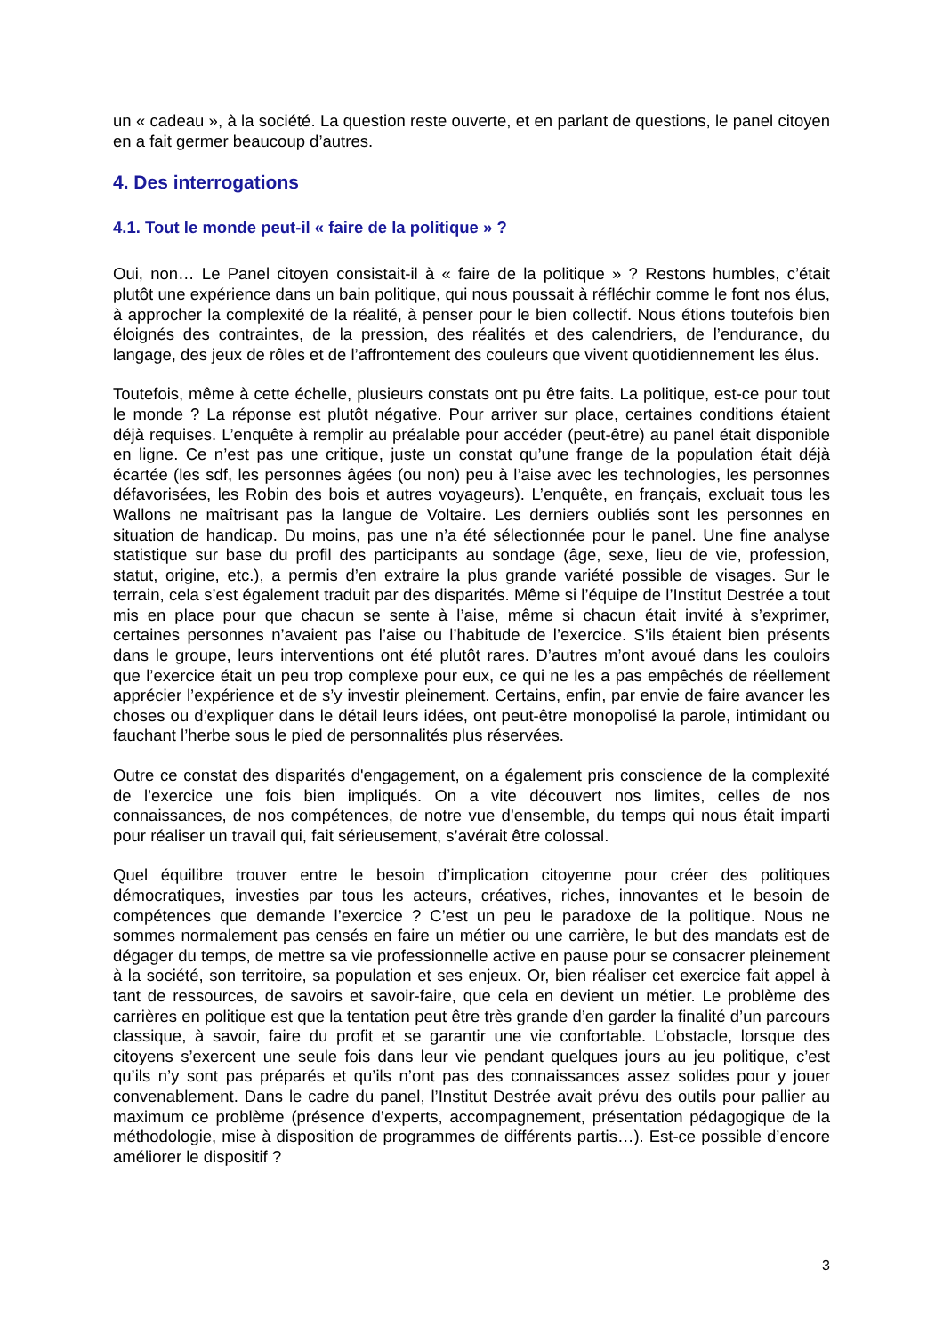un « cadeau », à la société. La question reste ouverte, et en parlant de questions, le panel citoyen en a fait germer beaucoup d’autres.
4. Des interrogations
4.1. Tout le monde peut-il « faire de la politique » ?
Oui, non… Le Panel citoyen consistait-il à « faire de la politique » ? Restons humbles, c’était plutôt une expérience dans un bain politique, qui nous poussait à réfléchir comme le font nos élus, à approcher la complexité de la réalité, à penser pour le bien collectif. Nous étions toutefois bien éloignés des contraintes, de la pression, des réalités et des calendriers, de l’endurance, du langage, des jeux de rôles et de l’affrontement des couleurs que vivent quotidiennement les élus.
Toutefois, même à cette échelle, plusieurs constats ont pu être faits. La politique, est-ce pour tout le monde ? La réponse est plutôt négative. Pour arriver sur place, certaines conditions étaient déjà requises. L’enquête à remplir au préalable pour accéder (peut-être) au panel était disponible en ligne. Ce n’est pas une critique, juste un constat qu’une frange de la population était déjà écartée (les sdf, les personnes âgées (ou non) peu à l’aise avec les technologies, les personnes défavorisées, les Robin des bois et autres voyageurs). L’enquête, en français, excluait tous les Wallons ne maîtrisant pas la langue de Voltaire. Les derniers oubliés sont les personnes en situation de handicap. Du moins, pas une n’a été sélectionnée pour le panel. Une fine analyse statistique sur base du profil des participants au sondage (âge, sexe, lieu de vie, profession, statut, origine, etc.), a permis d’en extraire la plus grande variété possible de visages. Sur le terrain, cela s’est également traduit par des disparités. Même si l’équipe de l’Institut Destrée a tout mis en place pour que chacun se sente à l’aise, même si chacun était invité à s’exprimer, certaines personnes n’avaient pas l’aise ou l’habitude de l’exercice. S’ils étaient bien présents dans le groupe, leurs interventions ont été plutôt rares. D’autres m’ont avoué dans les couloirs que l’exercice était un peu trop complexe pour eux, ce qui ne les a pas empêchés de réellement apprécier l’expérience et de s’y investir pleinement. Certains, enfin, par envie de faire avancer les choses ou d’expliquer dans le détail leurs idées, ont peut-être monopolisé la parole, intimidant ou fauchant l’herbe sous le pied de personnalités plus réservées.
Outre ce constat des disparités d'engagement, on a également pris conscience de la complexité de l’exercice une fois bien impliqués. On a vite découvert nos limites, celles de nos connaissances, de nos compétences, de notre vue d’ensemble, du temps qui nous était imparti pour réaliser un travail qui, fait sérieusement, s’avérait être colossal.
Quel équilibre trouver entre le besoin d’implication citoyenne pour créer des politiques démocratiques, investies par tous les acteurs, créatives, riches, innovantes et le besoin de compétences que demande l’exercice ? C’est un peu le paradoxe de la politique. Nous ne sommes normalement pas censés en faire un métier ou une carrière, le but des mandats est de dégager du temps, de mettre sa vie professionnelle active en pause pour se consacrer pleinement à la société, son territoire, sa population et ses enjeux. Or, bien réaliser cet exercice fait appel à tant de ressources, de savoirs et savoir-faire, que cela en devient un métier. Le problème des carrières en politique est que la tentation peut être très grande d’en garder la finalité d’un parcours classique, à savoir, faire du profit et se garantir une vie confortable. L’obstacle, lorsque des citoyens s’exercent une seule fois dans leur vie pendant quelques jours au jeu politique, c’est qu’ils n’y sont pas préparés et qu’ils n’ont pas des connaissances assez solides pour y jouer convenablement. Dans le cadre du panel, l’Institut Destrée avait prévu des outils pour pallier au maximum ce problème (présence d’experts, accompagnement, présentation pédagogique de la méthodologie, mise à disposition de programmes de différents partis…). Est-ce possible d’encore améliorer le dispositif ?
3